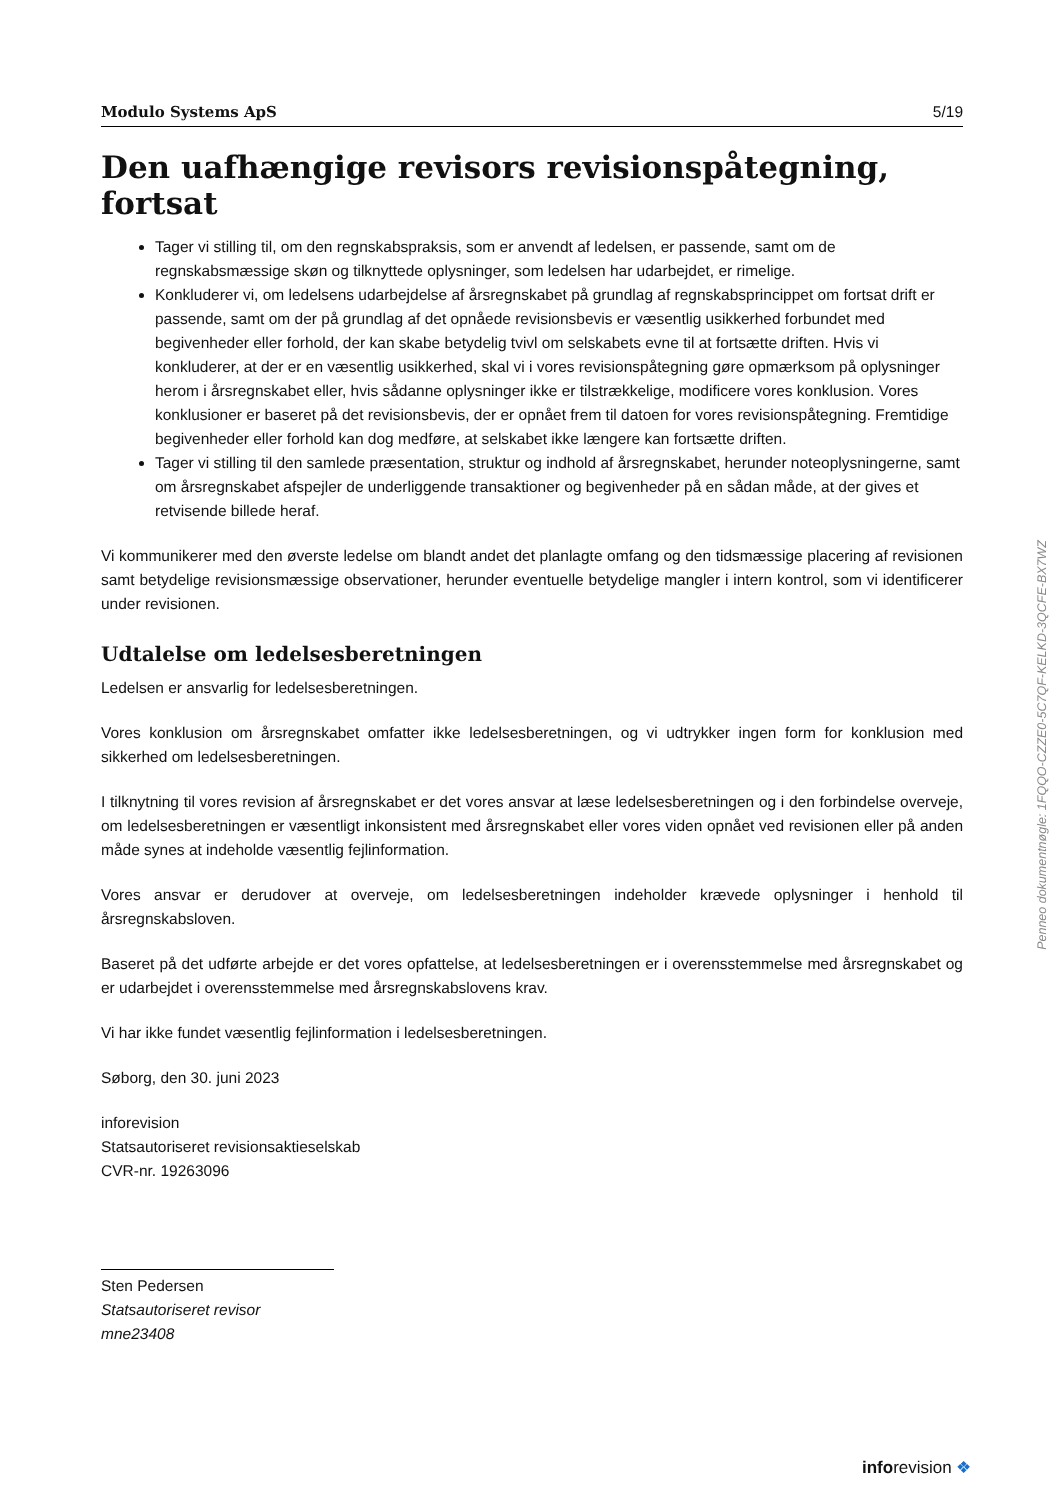Modulo Systems ApS 5/19
Den uafhængige revisors revisionspåtegning, fortsat
Tager vi stilling til, om den regnskabspraksis, som er anvendt af ledelsen, er passende, samt om de regnskabsmæssige skøn og tilknyttede oplysninger, som ledelsen har udarbejdet, er rimelige.
Konkluderer vi, om ledelsens udarbejdelse af årsregnskabet på grundlag af regnskabsprincippet om fortsat drift er passende, samt om der på grundlag af det opnåede revisionsbevis er væsentlig usikkerhed forbundet med begivenheder eller forhold, der kan skabe betydelig tvivl om selskabets evne til at fortsætte driften. Hvis vi konkluderer, at der er en væsentlig usikkerhed, skal vi i vores revisionspåtegning gøre opmærksom på oplysninger herom i årsregnskabet eller, hvis sådanne oplysninger ikke er tilstrækkelige, modificere vores konklusion. Vores konklusioner er baseret på det revisionsbevis, der er opnået frem til datoen for vores revisionspåtegning. Fremtidige begivenheder eller forhold kan dog medføre, at selskabet ikke længere kan fortsætte driften.
Tager vi stilling til den samlede præsentation, struktur og indhold af årsregnskabet, herunder noteoplysningerne, samt om årsregnskabet afspejler de underliggende transaktioner og begivenheder på en sådan måde, at der gives et retvisende billede heraf.
Vi kommunikerer med den øverste ledelse om blandt andet det planlagte omfang og den tidsmæssige placering af revisionen samt betydelige revisionsmæssige observationer, herunder eventuelle betydelige mangler i intern kontrol, som vi identificerer under revisionen.
Udtalelse om ledelsesberetningen
Ledelsen er ansvarlig for ledelsesberetningen.
Vores konklusion om årsregnskabet omfatter ikke ledelsesberetningen, og vi udtrykker ingen form for konklusion med sikkerhed om ledelsesberetningen.
I tilknytning til vores revision af årsregnskabet er det vores ansvar at læse ledelsesberetningen og i den forbindelse overveje, om ledelsesberetningen er væsentligt inkonsistent med årsregnskabet eller vores viden opnået ved revisionen eller på anden måde synes at indeholde væsentlig fejlinformation.
Vores ansvar er derudover at overveje, om ledelsesberetningen indeholder krævede oplysninger i henhold til årsregnskabsloven.
Baseret på det udførte arbejde er det vores opfattelse, at ledelsesberetningen er i overensstemmelse med årsregnskabet og er udarbejdet i overensstemmelse med årsregnskabslovens krav.
Vi har ikke fundet væsentlig fejlinformation i ledelsesberetningen.
Søborg, den 30. juni 2023
inforevision
Statsautoriseret revisionsaktieselskab
CVR-nr. 19263096
Sten Pedersen
Statsautoriseret revisor
mne23408
Penneo dokumentnøgle: 1FQQO-CZZE0-5C7QF-KELKD-3QCFE-BX7WZ
inforevision ❖